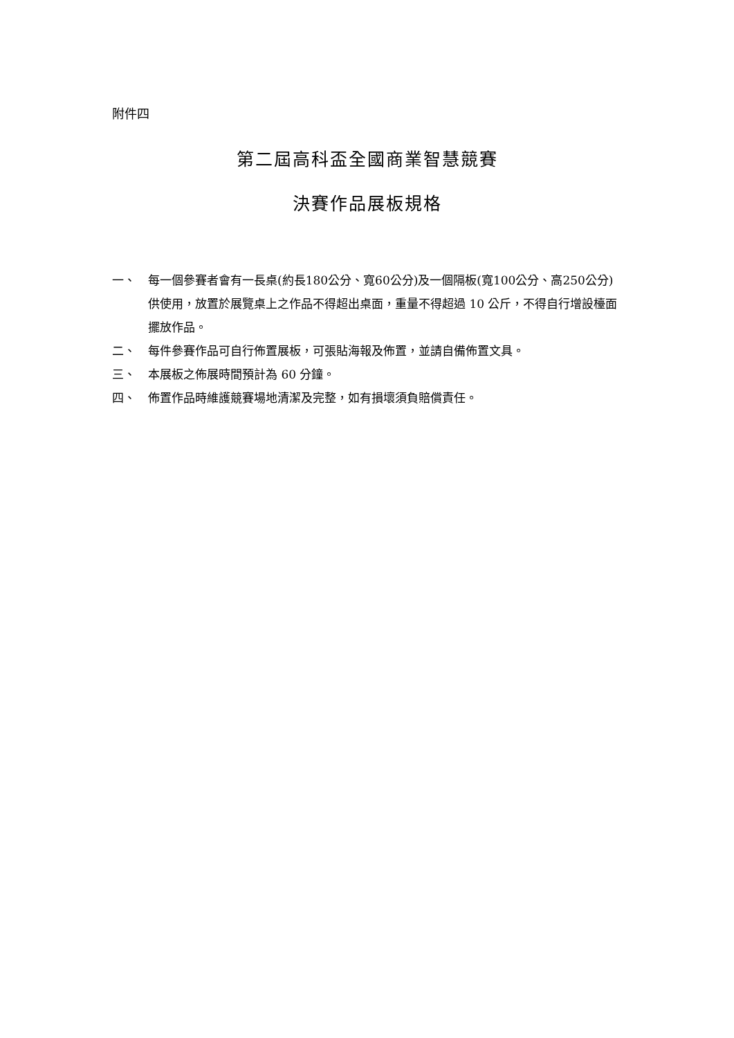附件四
第二屆高科盃全國商業智慧競賽
決賽作品展板規格
一、 每一個參賽者會有一長桌(約長180公分、寬60公分)及一個隔板(寬100公分、高250公分)供使用，放置於展覽桌上之作品不得超出桌面，重量不得超過 10 公斤，不得自行增設檯面擺放作品。
二、 每件參賽作品可自行佈置展板，可張貼海報及佈置，並請自備佈置文具。
三、 本展板之佈展時間預計為 60 分鐘。
四、 佈置作品時維護競賽場地清潔及完整，如有損壞須負賠償責任。